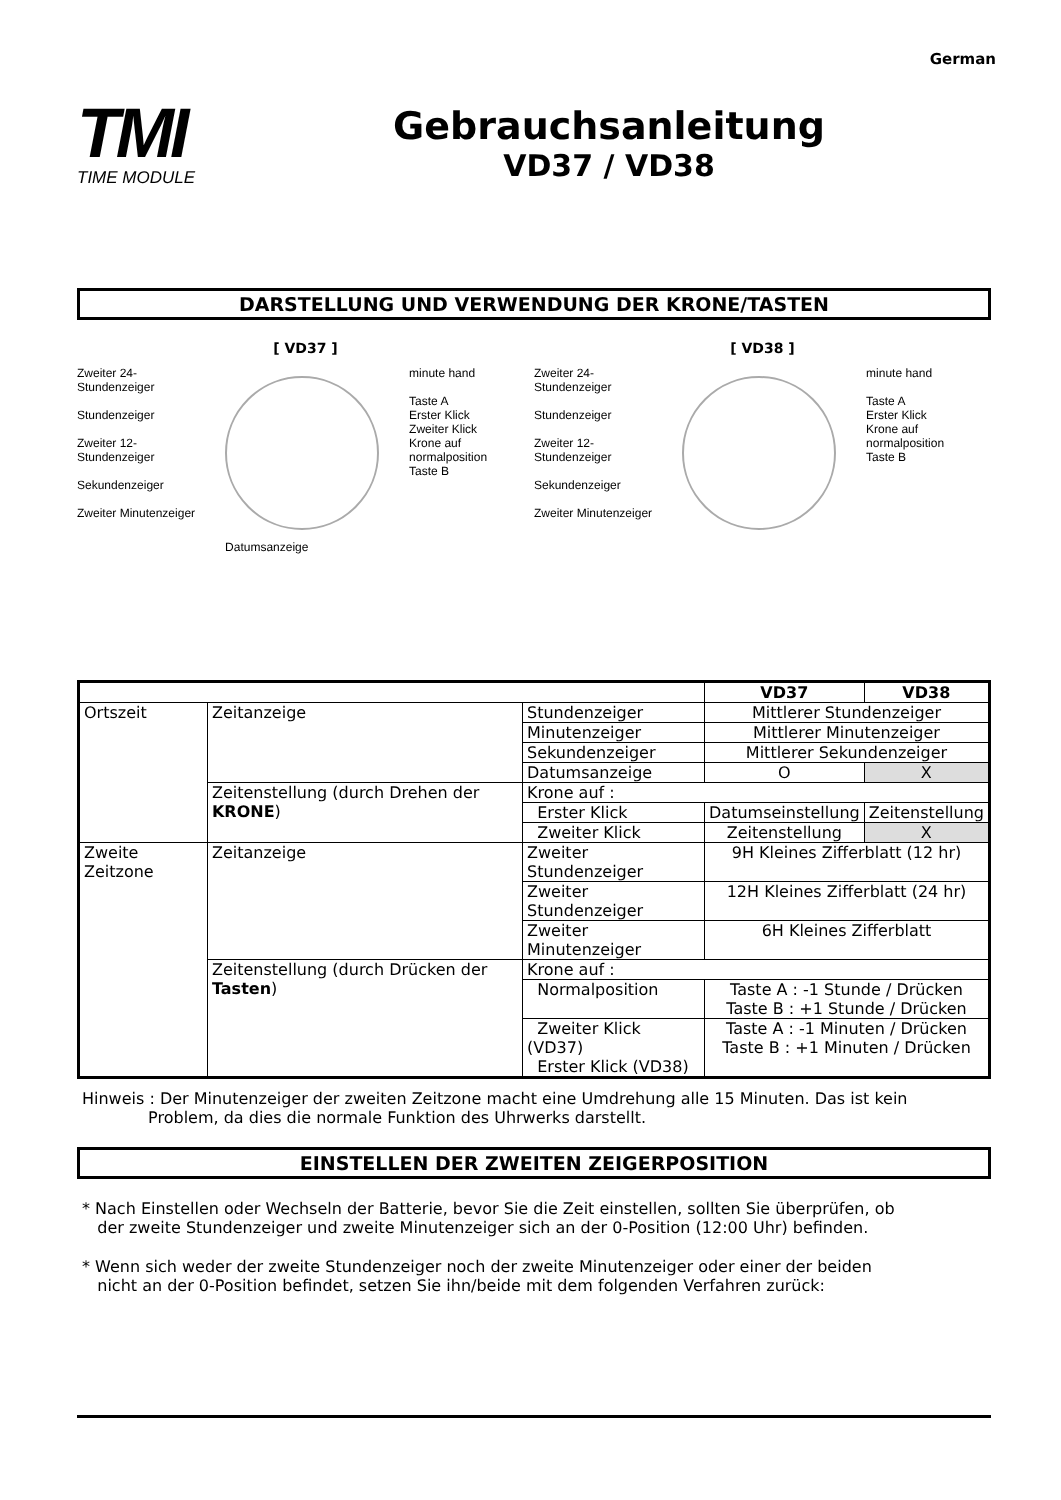German
TMI
TIME MODULE
Gebrauchsanleitung
VD37 / VD38
DARSTELLUNG UND VERWENDUNG DER KRONE/TASTEN
[ VD37 ]
Zweiter 24-
Stundenzeiger
Stundenzeiger
Zweiter 12-
Stundenzeiger
Sekundenzeiger
Zweiter Minutenzeiger
Datumsanzeige minute hand
Taste A
Erster Klick
Zweiter Klick
Krone auf
normalposition
Taste B
[ VD38 ]
Zweiter 24-
Stundenzeiger
Stundenzeiger
Zweiter 12-
Stundenzeiger
Sekundenzeiger
Zweiter Minutenzeiger
minute hand
Taste A
Erster Klick
Krone auf
normalposition
Taste B
| | | | VD37 | VD38 |
| --- | --- | --- | --- | --- |
| Ortszeit | Zeitanzeige | Stundenzeiger | Mittlerer Stundenzeiger | |
| | | Minutenzeiger | Mittlerer Minutenzeiger | |
| | | Sekundenzeiger | Mittlerer Sekundenzeiger | |
| | | Datumsanzeige | O | X |
| | Zeitenstellung (durch Drehen der KRONE ) | Krone auf : | | |
| | | Erster Klick | Datumseinstellung | Zeitenstellung |
| | | Zweiter Klick | Zeitenstellung | X |
| Zweite Zeitzone | Zeitanzeige | Zweiter Stundenzeiger | 9H Kleines Zifferblatt (12 hr) | |
| | | Zweiter Stundenzeiger | 12H Kleines Zifferblatt (24 hr) | |
| | | Zweiter Minutenzeiger | 6H Kleines Zifferblatt | |
| | Zeitenstellung (durch Drücken der Tasten ) | Krone auf : | | |
| | | Normalposition | Taste A : -1 Stunde / Drücken Taste B : +1 Stunde / Drücken | |
| | | Zweiter Klick (VD37) Erster Klick (VD38) | Taste A : -1 Minuten / Drücken Taste B : +1 Minuten / Drücken | |
Hinweis : Der Minutenzeiger der zweiten Zeitzone macht eine Umdrehung alle 15 Minuten. Das ist kein
Problem, da dies die normale Funktion des Uhrwerks darstellt.
EINSTELLEN DER ZWEITEN ZEIGERPOSITION
* Nach Einstellen oder Wechseln der Batterie, bevor Sie die Zeit einstellen, sollten Sie überprüfen, ob
der zweite Stundenzeiger und zweite Minutenzeiger sich an der 0-Position (12:00 Uhr) befinden.
* Wenn sich weder der zweite Stundenzeiger noch der zweite Minutenzeiger oder einer der beiden
nicht an der 0-Position befindet, setzen Sie ihn/beide mit dem folgenden Verfahren zurück: